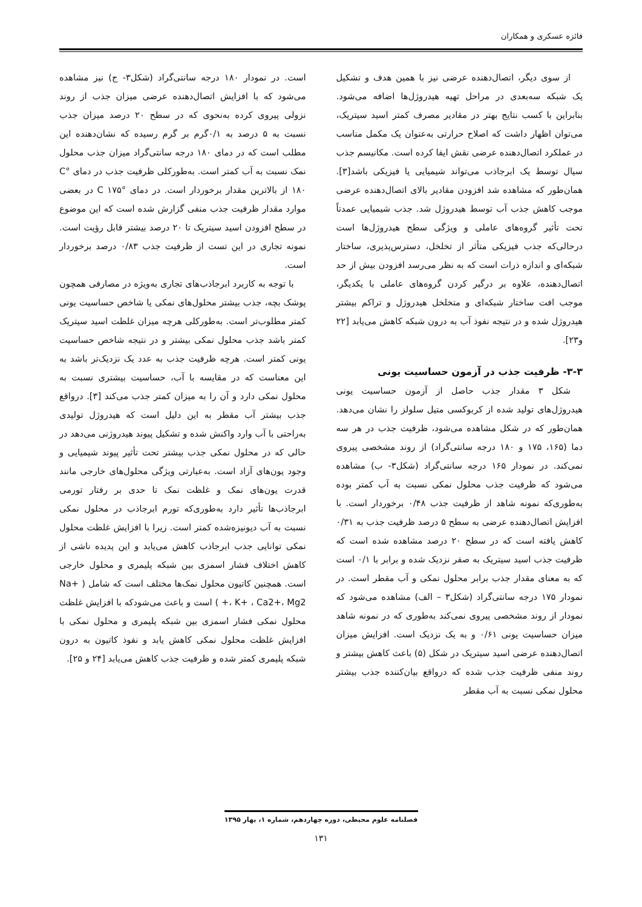فائزه عسکری و همکاران
از سوی دیگر، اتصال‌دهنده عرضی نیز با همین هدف و تشکیل یک شبکه سه‌بعدی در مراحل تهیه هیدروژل‌ها اضافه می‌شود. بنابراین با کسب نتایج بهتر در مقادیر مصرف کمتر اسید سیتریک، می‌توان اظهار داشت که اصلاح حرارتی به‌عنوان یک مکمل مناسب در عملکرد اتصال‌دهنده عرضی نقش ایفا کرده است. مکانیسم جذب سیال توسط یک ابرجاذب می‌تواند شیمیایی یا فیزیکی باشد[۳]. همان‌طور که مشاهده شد افزودن مقادیر بالای اتصال‌دهنده عرضی موجب کاهش جذب آب توسط هیدروژل شد. جذب شیمیایی عمدتاً تحت تأثیر گروه‌های عاملی و ویژگی سطح هیدروژل‌ها است درحالی‌که جذب فیزیکی متأثر از تخلخل، دسترس‌پذیری، ساختار شبکه‌ای و اندازه ذرات است که به نظر می‌رسد افزودن بیش از حد اتصال‌دهنده، علاوه بر درگیر کردن گروه‌های عاملی با یکدیگر، موجب افت ساختار شبکه‌ای و متخلخل هیدروژل و تراکم بیشتر هیدروژل شده و در نتیجه نفوذ آب به درون شبکه کاهش می‌یابد [۲۲ و۲۳].
۳-۳- ظرفیت جذب در آزمون حساسیت یونی
شکل ۳ مقدار جذب حاصل از آزمون حساسیت یونی هیدروژل‌های تولید شده از کربوکسی متیل سلولز را نشان می‌دهد. همان‌طور که در شکل مشاهده می‌شود، ظرفیت جذب در هر سه دما (۱۶۵، ۱۷۵ و ۱۸۰ درجه سانتی‌گراد) از روند مشخصی پیروی نمی‌کند. در نمودار ۱۶۵ درجه سانتی‌گراد (شکل۳- ب) مشاهده می‌شود که ظرفیت جذب محلول نمکی نسبت به آب کمتر بوده به‌طوری‌که نمونه شاهد از ظرفیت جذب ۰/۴۸ برخوردار است. با افزایش اتصال‌دهنده عرضی به سطح ۵ درصد ظرفیت جذب به ۰/۳۱ کاهش یافته است که در سطح ۲۰ درصد مشاهده شده است که ظرفیت جذب اسید سیتریک به صفر نزدیک شده و برابر با ۰/۱ است که به معنای مقدار جذب برابر محلول نمکی و آب مقطر است. در نمودار ۱۷۵ درجه سانتی‌گراد (شکل۳ – الف) مشاهده می‌شود که نمودار از روند مشخصی پیروی نمی‌کند به‌طوری که در نمونه شاهد میزان حساسیت یونی ۰/۶۱ و به یک نزدیک است. افزایش میزان اتصال‌دهنده عرضی اسید سیتریک در شکل (۵) باعث کاهش بیشتر و روند منفی ظرفیت جذب شده که درواقع بیان‌کننده جذب بیشتر محلول نمکی نسبت به آب مقطر
است. در نمودار ۱۸۰ درجه سانتی‌گراد (شکل۳- ج) نیز مشاهده می‌شود که با افزایش اتصال‌دهنده عرضی میزان جذب از روند نزولی پیروی کرده به‌نحوی که در سطح ۲۰ درصد میزان جذب نسبت به ۵ درصد به ۰/۱گرم بر گرم رسیده که نشان‌دهنده این مطلب است که در دمای ۱۸۰ درجه سانتی‌گراد میزان جذب محلول نمک نسبت به آب کمتر است. به‌طورکلی ظرفیت جذب در دمای °C ۱۸۰ از بالاترین مقدار برخوردار است. در دمای °C ۱۷۵ در بعضی موارد مقدار ظرفیت جذب منفی گزارش شده است که این موضوع در سطح افزودن اسید سیتریک تا ۲۰ درصد بیشتر قابل رؤیت است. نمونه تجاری در این تست از ظرفیت جذب ۰/۸۳ درصد برخوردار است.
با توجه به کاربرد ابرجاذب‌های تجاری به‌ویژه در مصارفی همچون پوشک بچه، جذب بیشتر محلول‌های نمکی یا شاخص حساسیت یونی کمتر مطلوب‌تر است. به‌طورکلی هرچه میزان غلظت اسید سیتریک کمتر باشد جذب محلول نمکی بیشتر و در نتیجه شاخص حساسیت یونی کمتر است. هرچه ظرفیت جذب به عدد یک نزدیک‌تر باشد به این معناست که در مقایسه با آب، حساسیت بیشتری نسبت به محلول نمکی دارد و آن را به میزان کمتر جذب می‌کند [۳]. درواقع جذب بیشتر آب مقطر به این دلیل است که هیدروژل تولیدی به‌راحتی با آب وارد واکنش شده و تشکیل پیوند هیدروژنی می‌دهد در حالی که در محلول نمکی جذب بیشتر تحت تأثیر پیوند شیمیایی و وجود یون‌های آزاد است. به‌عبارتی ویژگی محلول‌های خارجی مانند قدرت یون‌های نمک و غلظت نمک تا حدی بر رفتار تورمی ابرجاذب‌ها تأثیر دارد به‌طوری‌که تورم ابرجاذب در محلول نمکی نسبت به آب دیونیزه‌شده کمتر است. زیرا با افزایش غلظت محلول نمکی توانایی جذب ابرجاذب کاهش می‌یابد و این پدیده ناشی از کاهش اختلاف فشار اسمزی بین شبکه پلیمری و محلول خارجی است. همچنین کاتیون محلول نمک‌ها مختلف است که شامل ( Na+ ، K+ ، Ca2+، Mg2+ ) است و باعث می‌شودکه با افزایش غلظت محلول نمکی فشار اسمزی بین شبکه پلیمری و محلول نمکی با افزایش غلظت محلول نمکی کاهش یابد و نفوذ کاتیون به درون شبکه پلیمری کمتر شده و ظرفیت جذب کاهش می‌یابد [۲۴ و ۲۵].
فصلنامه علوم محیطی، دوره چهاردهم، شماره ۱، بهار ۱۳۹۵
۱۳۱